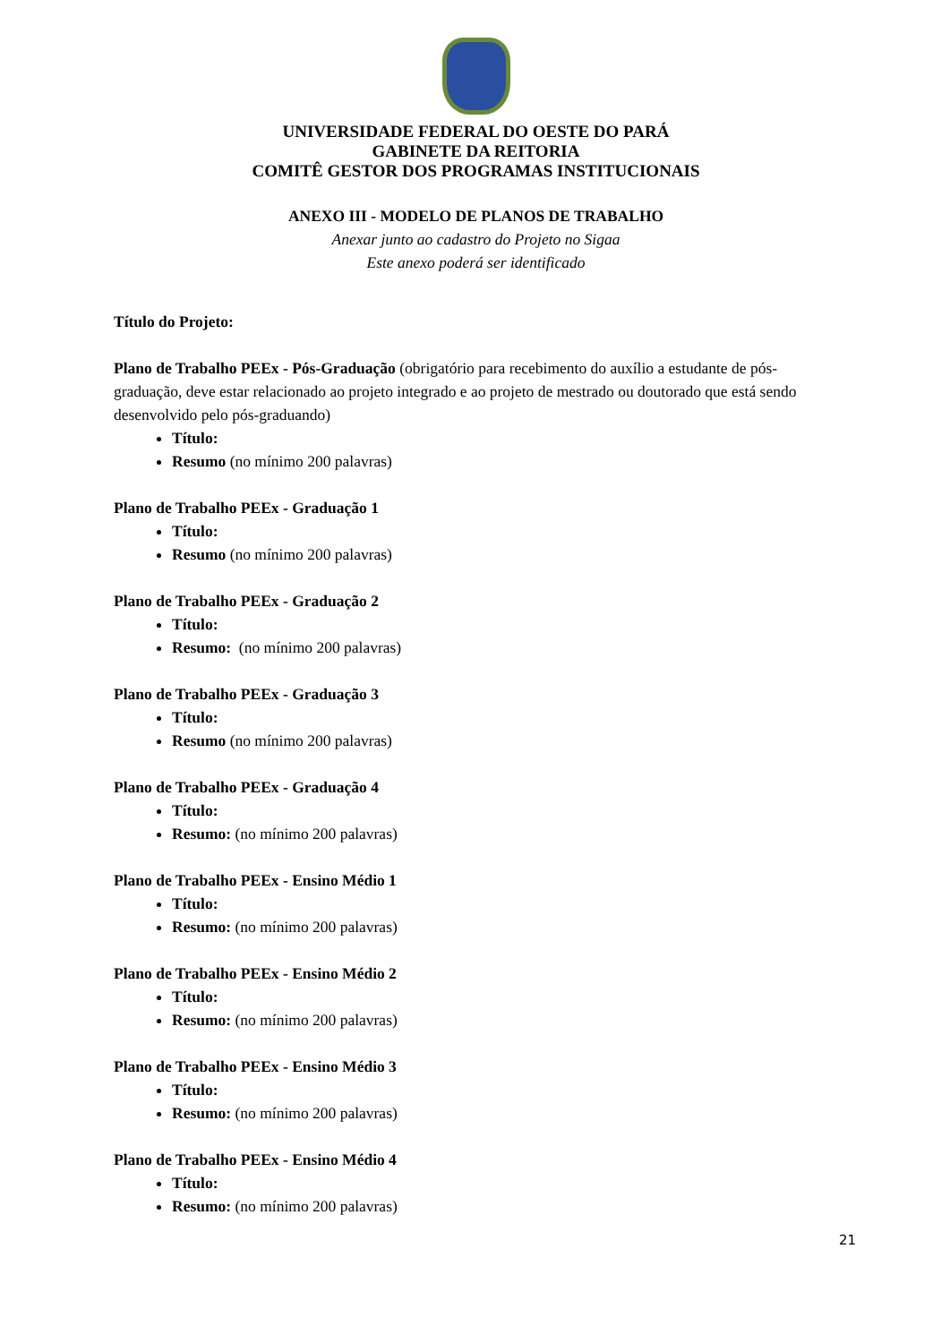UNIVERSIDADE FEDERAL DO OESTE DO PARÁ
GABINETE DA REITORIA
COMITÊ GESTOR DOS PROGRAMAS INSTITUCIONAIS
ANEXO III - MODELO DE PLANOS DE TRABALHO
Anexar junto ao cadastro do Projeto no Sigaa
Este anexo poderá ser identificado
Título do Projeto:
Plano de Trabalho PEEx - Pós-Graduação (obrigatório para recebimento do auxílio a estudante de pós-graduação, deve estar relacionado ao projeto integrado e ao projeto de mestrado ou doutorado que está sendo desenvolvido pelo pós-graduando)
Título:
Resumo (no mínimo 200 palavras)
Plano de Trabalho PEEx - Graduação 1
Título:
Resumo (no mínimo 200 palavras)
Plano de Trabalho PEEx - Graduação 2
Título:
Resumo: (no mínimo 200 palavras)
Plano de Trabalho PEEx - Graduação 3
Título:
Resumo (no mínimo 200 palavras)
Plano de Trabalho PEEx - Graduação 4
Título:
Resumo: (no mínimo 200 palavras)
Plano de Trabalho PEEx - Ensino Médio 1
Título:
Resumo: (no mínimo 200 palavras)
Plano de Trabalho PEEx - Ensino Médio 2
Título:
Resumo: (no mínimo 200 palavras)
Plano de Trabalho PEEx - Ensino Médio 3
Título:
Resumo: (no mínimo 200 palavras)
Plano de Trabalho PEEx - Ensino Médio 4
Título:
Resumo: (no mínimo 200 palavras)
21